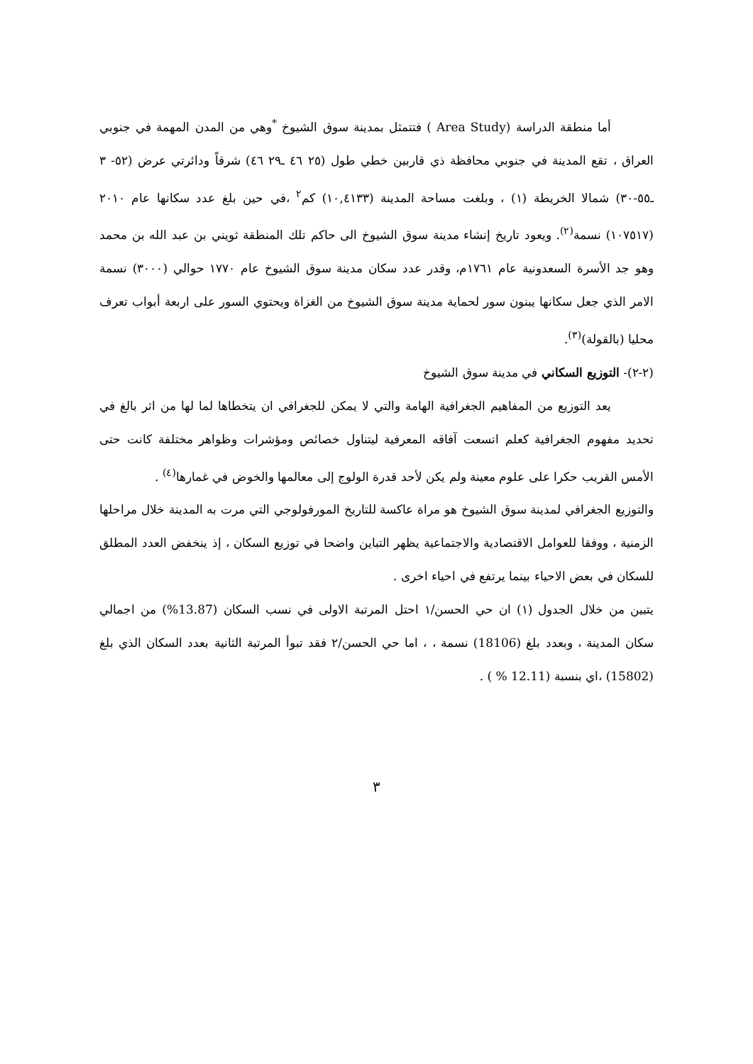أما منطقة الدراسة (Area Study ) فتتمثل بمدينة سوق الشيوخ <sup>*</sup>وهي من المدن المهمة في جنوبي العراق ، تقع المدينة في جنوبي محافظة ذي قاربين خطي طول (٢٥ ٤٦ ـ٢٩ ٤٦) شرقاً ودائرتي عرض (٥٢- ٣ ـ٥٥-٣٠) شمالا الخريطة (١) ، وبلغت مساحة المدينة (١٠,٤١٣٣) كم<sup>٢</sup> ،في حين بلغ عدد سكانها عام ٢٠١٠ (١٠٧٥١٧) نسمة<sup>(٢)</sup>. ويعود تاريخ إنشاء مدينة سوق الشيوخ الى حاكم تلك المنطقة ثويني بن عبد الله بن محمد وهو جد الأسرة السعدونية عام ١٧٦١م، وقدر عدد سكان مدينة سوق الشيوخ عام ١٧٧٠ حوالي (٣٠٠٠) نسمة الامر الذي جعل سكانها يبنون سور لحماية مدينة سوق الشيوخ من الغزاة ويحتوي السور على اربعة أبواب تعرف محليا (بالقولة)<sup>(٣)</sup>.
(٢-٢)- التوزيع السكاني في مدينة سوق الشيوخ
يعد التوزيع من المفاهيم الجغرافية الهامة والتي لا يمكن للجغرافي ان يتخطاها لما لها من اثر بالغ في تحديد مفهوم الجغرافية كعلم اتسعت آفاقه المعرفية ليتناول خصائص ومؤشرات وظواهر مختلفة كانت حتى الأمس القريب حكرا على علوم معينة ولم يكن لأحد قدرة الولوج إلى معالمها والخوض في غمارها<sup>(٤)</sup> .
والتوزيع الجغرافي لمدينة سوق الشيوخ هو مراة عاكسة للتاريخ المورفولوجي التي مرت به المدينة خلال مراحلها الزمنية ، ووفقا للعوامل الاقتصادية والاجتماعية يظهر التباين واضحا في توزيع السكان ، إذ ينخفض العدد المطلق للسكان في بعض الاحياء بينما يرتفع في احياء اخرى .
يتبين من خلال الجدول (١) ان حي الحسن/١ احتل المرتبة الاولى في نسب السكان (13.87%) من اجمالي سكان المدينة ، وبعدد بلغ (18106) نسمة ، ، اما حي الحسن/٢ فقد تبوأ المرتبة الثانية بعدد السكان الذي بلغ (15802) ،اي بنسبة (12.11 % ) .
٣